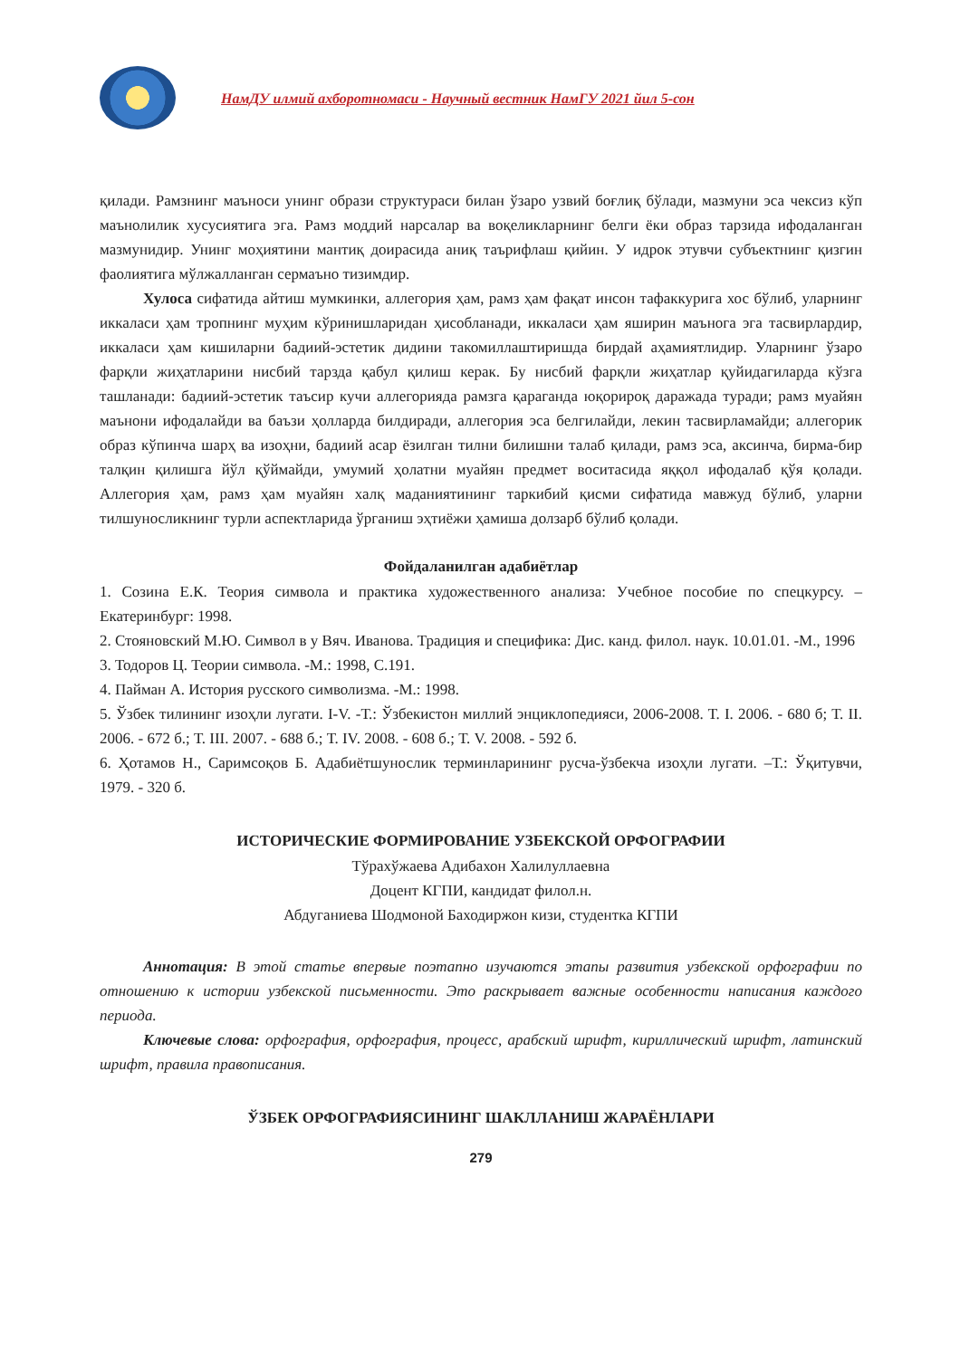НамДУ илмий ахборотномаси - Научный вестник НамГУ 2021 йил 5-сон
қилади. Рамзнинг маъноси унинг образи структураси билан ўзаро узвий боғлиқ бўлади, мазмуни эса чексиз кўп маънолилик хусусиятига эга. Рамз моддий нарсалар ва воқеликларнинг белги ёки образ тарзида ифодаланган мазмунидир. Унинг моҳиятини мантиқ доирасида аниқ таърифлаш қийин. У идрок этувчи субъектнинг қизгин фаолиятига мўлжалланган сермаъно тизимдир.
Хулоса сифатида айтиш мумкинки, аллегория ҳам, рамз ҳам фақат инсон тафаккурига хос бўлиб, уларнинг иккаласи ҳам тропнинг муҳим кўринишларидан ҳисобланади, иккаласи ҳам яширин маънога эга тасвирлардир, иккаласи ҳам кишиларни бадиий-эстетик дидини такомиллаштиришда бирдай аҳамиятлидир. Уларнинг ўзаро фарқли жиҳатларини нисбий тарзда қабул қилиш керак. Бу нисбий фарқли жиҳатлар қуйидагиларда кўзга ташланади: бадиий-эстетик таъсир кучи аллегорияда рамзга қараганда юқорироқ даражада туради; рамз муайян маънони ифодалайди ва баъзи ҳолларда билдиради, аллегория эса белгилайди, лекин тасвирламайди; аллегорик образ кўпинча шарҳ ва изоҳни, бадиий асар ёзилган тилни билишни талаб қилади, рамз эса, аксинча, бирма-бир талқин қилишга йўл қўймайди, умумий ҳолатни муайян предмет воситасида яққол ифодалаб қўя қолади. Аллегория ҳам, рамз ҳам муайян халқ маданиятининг таркибий қисми сифатида мавжуд бўлиб, уларни тилшуносликнинг турли аспектларида ўрганиш эҳтиёжи ҳамиша долзарб бўлиб қолади.
Фойдаланилган адабиётлар
1. Созина Е.К. Теория символа и практика художественного анализа: Учебное пособие по спецкурсу. –Екатеринбург: 1998.
2. Стояновский М.Ю. Символ в у Вяч. Иванова. Традиция и специфика: Дис. канд. филол. наук. 10.01.01. -М., 1996
3. Тодоров Ц. Теории символа. -М.: 1998, С.191.
4. Пайман А. История русского символизма. -М.: 1998.
5. Ўзбек тилининг изоҳли лугати. I-V. -Т.: Ўзбекистон миллий энциклопедияси, 2006-2008. Т. I. 2006. - 680 б; Т. II. 2006. - 672 б.; Т. III. 2007. - 688 б.; Т. IV. 2008. - 608 б.; Т. V. 2008. - 592 б.
6. Ҳотамов Н., Саримсоқов Б. Адабиётшунослик терминларининг русча-ўзбекча изоҳли лугати. –Т.: Ўқитувчи, 1979. - 320 б.
ИСТОРИЧЕСКИЕ ФОРМИРОВАНИЕ УЗБЕКСКОЙ ОРФОГРАФИИ
Тўрахўжаева Адибахон Халилуллаевна
Доцент КГПИ, кандидат филол.н.
Абдуганиева Шодмоной Баходиржон кизи, студентка КГПИ
Аннотация: В этой статье впервые поэтапно изучаются этапы развития узбекской орфографии по отношению к истории узбекской письменности. Это раскрывает важные особенности написания каждого периода.
Ключевые слова: орфография, орфография, процесс, арабский шрифт, кириллический шрифт, латинский шрифт, правила правописания.
ЎЗБЕК ОРФОГРАФИЯСИНИНГ ШАКЛЛАНИШ ЖАРАЁНЛАРИ
279